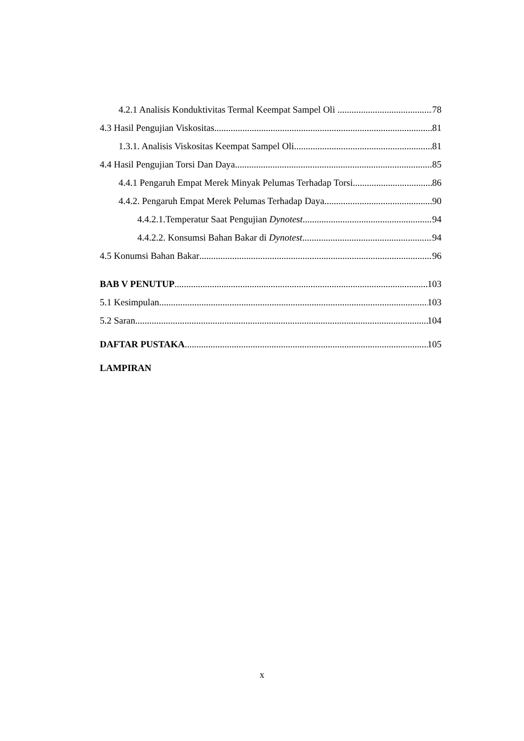4.2.1 Analisis Konduktivitas Termal Keempat Sampel Oli 78
4.3 Hasil Pengujian Viskositas 81
1.3.1. Analisis Viskositas Keempat Sampel Oli 81
4.4 Hasil Pengujian Torsi Dan Daya 85
4.4.1 Pengaruh Empat Merek Minyak Pelumas Terhadap Torsi 86
4.4.2. Pengaruh Empat Merek Pelumas Terhadap Daya 90
4.4.2.1.Temperatur Saat Pengujian Dynotest 94
4.4.2.2. Konsumsi Bahan Bakar di Dynotest 94
4.5 Konumsi Bahan Bakar 96
BAB V PENUTUP 103
5.1 Kesimpulan 103
5.2 Saran 104
DAFTAR PUSTAKA 105
LAMPIRAN
x